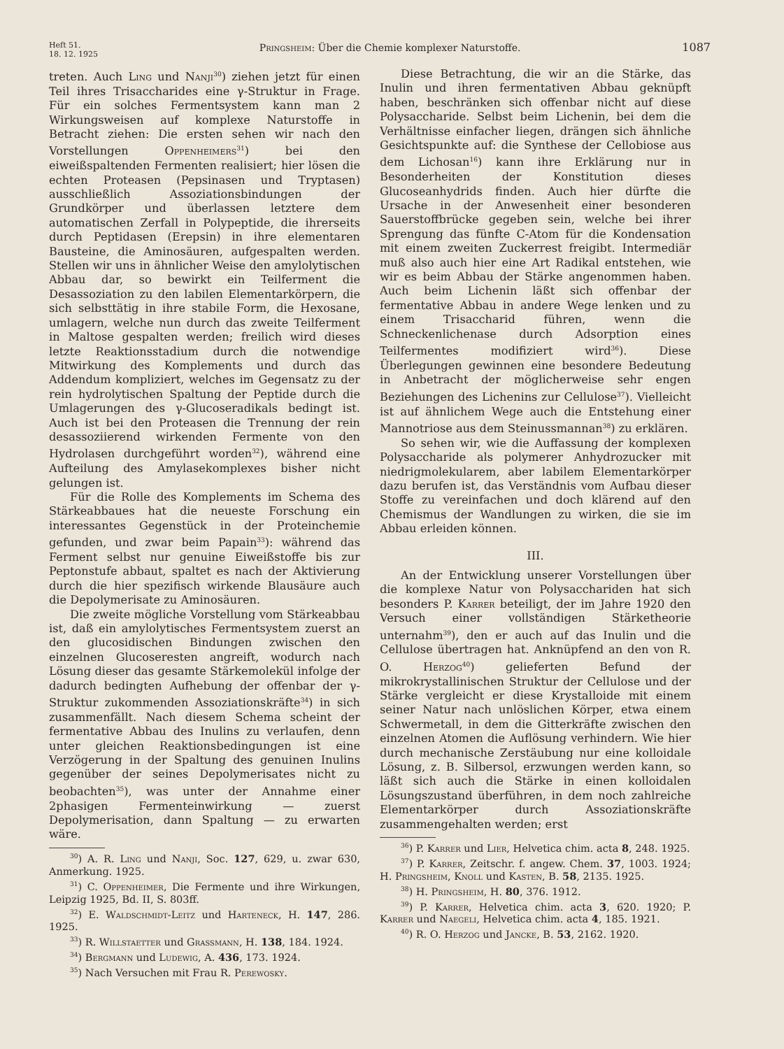Heft 51.
18. 12. 1925
Pringsheim: Über die Chemie komplexer Naturstoffe.
1087
treten. Auch Ling und Nanji<sup>30</sup>) ziehen jetzt für einen Teil ihres Trisaccharides eine γ-Struktur in Frage. Für ein solches Fermentsystem kann man 2 Wirkungsweisen auf komplexe Naturstoffe in Betracht ziehen: Die ersten sehen wir nach den Vorstellungen Oppenheimers<sup>31</sup>) bei den eiweißspaltenden Fermenten realisiert; hier lösen die echten Proteasen (Pepsinasen und Tryptasen) ausschließlich Assoziationsbindungen der Grundkörper und überlassen letztere dem automatischen Zerfall in Polypeptide, die ihrerseits durch Peptidasen (Erepsin) in ihre elementaren Bausteine, die Aminosäuren, aufgespalten werden. Stellen wir uns in ähnlicher Weise den amylolytischen Abbau dar, so bewirkt ein Teilferment die Desassoziation zu den labilen Elementarkörpern, die sich selbsttätig in ihre stabile Form, die Hexosane, umlagern, welche nun durch das zweite Teilferment in Maltose gespalten werden; freilich wird dieses letzte Reaktionsstadium durch die notwendige Mitwirkung des Komplements und durch das Addendum kompliziert, welches im Gegensatz zu der rein hydrolytischen Spaltung der Peptide durch die Umlagerungen des γ-Glucoseradikals bedingt ist. Auch ist bei den Proteasen die Trennung der rein desassoziierend wirkenden Fermente von den Hydrolasen durchgeführt worden<sup>32</sup>), während eine Aufteilung des Amylasekomplexes bisher nicht gelungen ist.
Für die Rolle des Komplements im Schema des Stärkeabbaues hat die neueste Forschung ein interessantes Gegenstück in der Proteinchemie gefunden, und zwar beim Papain<sup>33</sup>): während das Ferment selbst nur genuine Eiweißstoffe bis zur Peptonstufe abbaut, spaltet es nach der Aktivierung durch die hier spezifisch wirkende Blausäure auch die Depolymerisate zu Aminosäuren.
Die zweite mögliche Vorstellung vom Stärkeabbau ist, daß ein amylolytisches Fermentsystem zuerst an den glucosidischen Bindungen zwischen den einzelnen Glucoseresten angreift, wodurch nach Lösung dieser das gesamte Stärkemolekül infolge der dadurch bedingten Aufhebung der offenbar der γ-Struktur zukommenden Assoziationskräfte<sup>34</sup>) in sich zusammenfällt. Nach diesem Schema scheint der fermentative Abbau des Inulins zu verlaufen, denn unter gleichen Reaktionsbedingungen ist eine Verzögerung in der Spaltung des genuinen Inulins gegenüber der seines Depolymerisates nicht zu beobachten<sup>35</sup>), was unter der Annahme einer 2phasigen Fermenteinwirkung — zuerst Depolymerisation, dann Spaltung — zu erwarten wäre.
<sup>30</sup>) A. R. Ling und Nanji, Soc. 127, 629, u. zwar 630, Anmerkung. 1925.
<sup>31</sup>) C. Oppenheimer, Die Fermente und ihre Wirkungen, Leipzig 1925, Bd. II, S. 803ff.
<sup>32</sup>) E. Waldschmidt-Leitz und Harteneck, H. 147, 286. 1925.
<sup>33</sup>) R. Willstaetter und Grassmann, H. 138, 184. 1924.
<sup>34</sup>) Bergmann und Ludewig, A. 436, 173. 1924.
<sup>35</sup>) Nach Versuchen mit Frau R. Perewosky.
Diese Betrachtung, die wir an die Stärke, das Inulin und ihren fermentativen Abbau geknüpft haben, beschränken sich offenbar nicht auf diese Polysaccharide. Selbst beim Lichenin, bei dem die Verhältnisse einfacher liegen, drängen sich ähnliche Gesichtspunkte auf: die Synthese der Cellobiose aus dem Lichosan<sup>16</sup>) kann ihre Erklärung nur in Besonderheiten der Konstitution dieses Glucoseanhydrids finden. Auch hier dürfte die Ursache in der Anwesenheit einer besonderen Sauerstoffbrücke gegeben sein, welche bei ihrer Sprengung das fünfte C-Atom für die Kondensation mit einem zweiten Zuckerrest freigibt. Intermediär muß also auch hier eine Art Radikal entstehen, wie wir es beim Abbau der Stärke angenommen haben. Auch beim Lichenin läßt sich offenbar der fermentative Abbau in andere Wege lenken und zu einem Trisaccharid führen, wenn die Schneckenlichenase durch Adsorption eines Teilfermentes modifiziert wird<sup>36</sup>). Diese Überlegungen gewinnen eine besondere Bedeutung in Anbetracht der möglicherweise sehr engen Beziehungen des Lichenins zur Cellulose<sup>37</sup>). Vielleicht ist auf ähnlichem Wege auch die Entstehung einer Mannotriose aus dem Steinussmannan<sup>38</sup>) zu erklären.
So sehen wir, wie die Auffassung der komplexen Polysaccharide als polymerer Anhydrozucker mit niedrigmolekularem, aber labilem Elementarkörper dazu berufen ist, das Verständnis vom Aufbau dieser Stoffe zu vereinfachen und doch klärend auf den Chemismus der Wandlungen zu wirken, die sie im Abbau erleiden können.
III.
An der Entwicklung unserer Vorstellungen über die komplexe Natur von Polysacchariden hat sich besonders P. Karrer beteiligt, der im Jahre 1920 den Versuch einer vollständigen Stärketheorie unternahm<sup>39</sup>), den er auch auf das Inulin und die Cellulose übertragen hat. Anknüpfend an den von R. O. Herzog<sup>40</sup>) gelieferten Befund der mikrokrystallinischen Struktur der Cellulose und der Stärke vergleicht er diese Krystalloide mit einem seiner Natur nach unlöslichen Körper, etwa einem Schwermetall, in dem die Gitterkräfte zwischen den einzelnen Atomen die Auflösung verhindern. Wie hier durch mechanische Zerstäubung nur eine kolloidale Lösung, z. B. Silbersol, erzwungen werden kann, so läßt sich auch die Stärke in einen kolloidalen Lösungszustand überführen, in dem noch zahlreiche Elementarkörper durch Assoziationskräfte zusammengehalten werden; erst
<sup>36</sup>) P. Karrer und Lier, Helvetica chim. acta 8, 248. 1925.
<sup>37</sup>) P. Karrer, Zeitschr. f. angew. Chem. 37, 1003. 1924; H. Pringsheim, Knoll und Kasten, B. 58, 2135. 1925.
<sup>38</sup>) H. Pringsheim, H. 80, 376. 1912.
<sup>39</sup>) P. Karrer, Helvetica chim. acta 3, 620. 1920; P. Karrer und Naegeli, Helvetica chim. acta 4, 185. 1921.
<sup>40</sup>) R. O. Herzog und Jancke, B. 53, 2162. 1920.